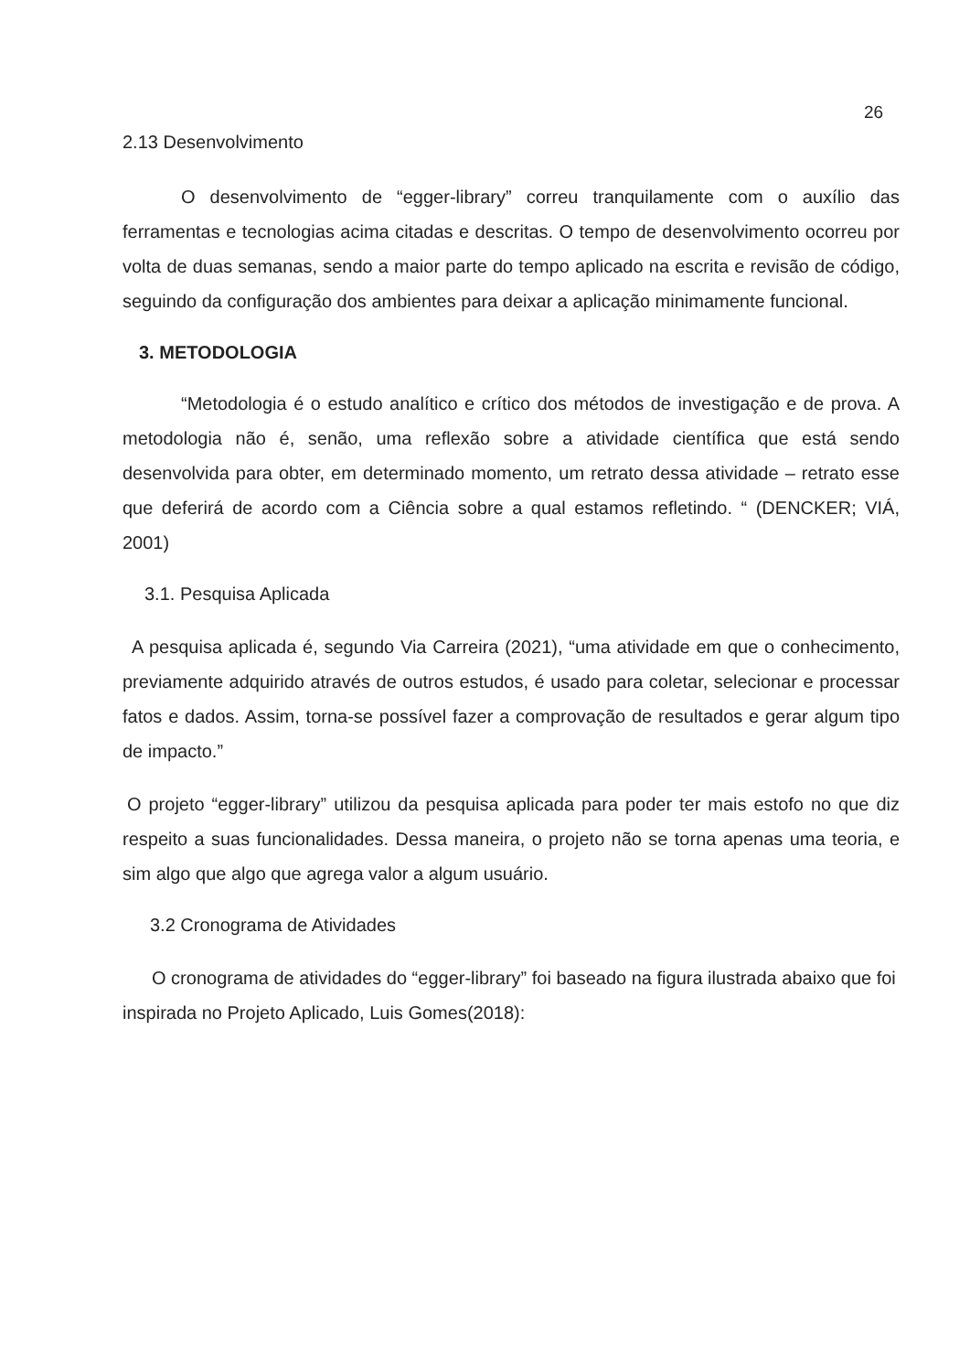26
2.13 Desenvolvimento
O desenvolvimento de “egger-library” correu tranquilamente com o auxílio das ferramentas e tecnologias acima citadas e descritas. O tempo de desenvolvimento ocorreu por volta de duas semanas, sendo a maior parte do tempo aplicado na escrita e revisão de código, seguindo da configuração dos ambientes para deixar a aplicação minimamente funcional.
3. METODOLOGIA
“Metodologia é o estudo analítico e crítico dos métodos de investigação e de prova. A metodologia não é, senão, uma reflexão sobre a atividade científica que está sendo desenvolvida para obter, em determinado momento, um retrato dessa atividade – retrato esse que deferirá de acordo com a Ciência sobre a qual estamos refletindo. “ (DENCKER; VIÁ, 2001)
3.1. Pesquisa Aplicada
A pesquisa aplicada é, segundo Via Carreira (2021), “uma atividade em que o conhecimento, previamente adquirido através de outros estudos, é usado para coletar, selecionar e processar fatos e dados. Assim, torna-se possível fazer a comprovação de resultados e gerar algum tipo de impacto.”
O projeto “egger-library” utilizou da pesquisa aplicada para poder ter mais estofo no que diz respeito a suas funcionalidades. Dessa maneira, o projeto não se torna apenas uma teoria, e sim algo que algo que agrega valor a algum usuário.
3.2 Cronograma de Atividades
O cronograma de atividades do “egger-library” foi baseado na figura ilustrada abaixo que foi inspirada no Projeto Aplicado, Luis Gomes(2018):